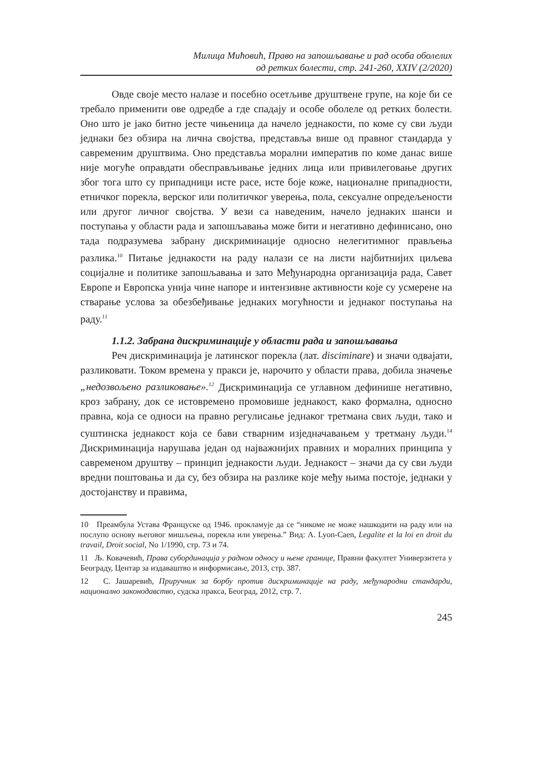Милица Мићовић, Право на запошљавање и рад особа оболелих
од ретких болести, стр. 241-260, XXIV (2/2020)
Овде своје место налазе и посебно осетљиве друштвене групе, на које би се требало применити ове одредбе а где спадају и особе оболеле од ретких болести. Оно што је јако битно јесте чињеница да начело једнакости, по коме су сви људи једнаки без обзира на лична својства, представља више од правног стандарда у савременим друштвима. Оно представља морални императив по коме данас више није могуће оправдати обесправљивање једних лица или привилеговање других због тога што су припадници исте расе, исте боје коже, националне припадности, етничког порекла, верског или политичког уверења, пола, сексуалне опредељености или другог личног својства. У вези са наведеним, начело једнаких шанси и поступања у области рада и запошљавања може бити и негативно дефинисано, оно тада подразумева забрану дискриминације односно нелегитимног прављења разлика.<sup>10</sup> Питање једнакости на раду налази се на листи најбитнијих циљева социјалне и политике запошљавања и зато Међународна организација рада, Савет Европе и Европска унија чине напоре и интензивне активности које су усмерене на стварање услова за обезбеђивање једнаких могућности и једнаког поступања на раду.<sup>11</sup>
1.1.2. Забрана дискриминације у области рада и запошљавања
Реч дискриминација је латинског порекла (лат. disciminare) и значи одвајати, разликовати. Током времена у пракси је, нарочито у области права, добила значење „недозвољено разликовање».<sup>12</sup> Дискриминација се углавном дефинише негативно, кроз забрану, док се истовремено промовише једнакост, како формална, односно правна, која се односи на правно регулисање једнаког третмана свих људи, тако и суштинска једнакост која се бави стварним изједначавањем у третману људи.<sup>14</sup> Дискриминација нарушава један од најважнијих правних и моралних принципа у савременом друштву – принцип једнакости људи. Једнакост – значи да су сви људи вредни поштовања и да су, без обзира на разлике које међу њима постоје, једнаки у достојанству и правима,
10 Преамбула Устава Француске од 1946. прокламује да се “никоме не може нашкодити на раду или на послупо основу његовог мишљења, порекла или уверења.” Вид: A. Lyon-Caen, Legalite et la loi en droit du travail, Droit social, No 1/1990, стр. 73 и 74.
11 Љ. Ковачевић, Права субординација у радном односу и њене границе, Правни факултет Универзитета у Београду, Центар за издаваштво и информисање, 2013, стр. 387.
12 С. Јашаревић, Приручник за борбу против дискриминације на раду, међународни стандарди, национално законодавство, судска пракса, Београд, 2012, стр. 7.
245